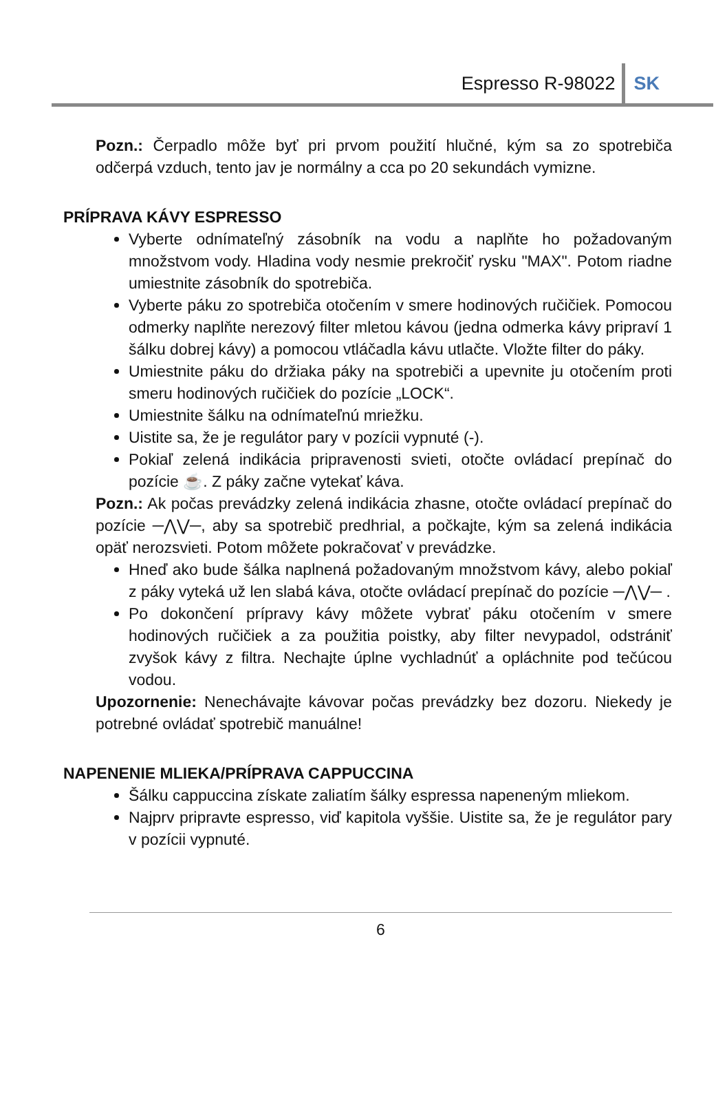Espresso R-98022 SK
Pozn.: Čerpadlo môže byť pri prvom použití hlučné, kým sa zo spotrebiča odčerpá vzduch, tento jav je normálny a cca po 20 sekundách vymizne.
PRÍPRAVA KÁVY ESPRESSO
Vyberte odnímateľný zásobník na vodu a naplňte ho požadovaným množstvom vody. Hladina vody nesmie prekročiť rysku "MAX". Potom riadne umiestnite zásobník do spotrebiča.
Vyberte páku zo spotrebiča otočením v smere hodinových ručičiek. Pomocou odmerky naplňte nerezový filter mletou kávou (jedna odmerka kávy pripraví 1 šálku dobrej kávy) a pomocou vtláčadla kávu utlačte. Vložte filter do páky.
Umiestnite páku do držiaka páky na spotrebiči a upevnite ju otočením proti smeru hodinových ručičiek do pozície „LOCK“.
Umiestnite šálku na odnímateľnú mriežku.
Uistite sa, že je regulátor pary v pozícii vypnuté (-).
Pokiaľ zelená indikácia pripravenosti svieti, otočte ovládací prepínač do pozície ☕. Z páky začne vytekať káva.
Pozn.: Ak počas prevádzky zelená indikácia zhasne, otočte ovládací prepínač do pozície ─⋀⋁─, aby sa spotrebič predhrial, a počkajte, kým sa zelená indikácia opäť nerozsvieti. Potom môžete pokračovať v prevádzke.
Hneď ako bude šálka naplnená požadovaným množstvom kávy, alebo pokiaľ z páky vyteká už len slabá káva, otočte ovládací prepínač do pozície ─⋀⋁─ .
Po dokončení prípravy kávy môžete vybrať páku otočením v smere hodinových ručičiek a za použitia poistky, aby filter nevypadol, odstrániť zvyšok kávy z filtra. Nechajte úplne vychladnúť a opláchnite pod tečúcou vodou.
Upozornenie: Nenechávajte kávovar počas prevádzky bez dozoru. Niekedy je potrebné ovládať spotrebič manuálne!
NAPENENIE MLIEKA/PRÍPRAVA CAPPUCCINA
Šálku cappuccina získate zaliatím šálky espressa napeneným mliekom.
Najprv pripravte espresso, viď kapitola vyššie. Uistite sa, že je regulátor pary v pozícii vypnuté.
6